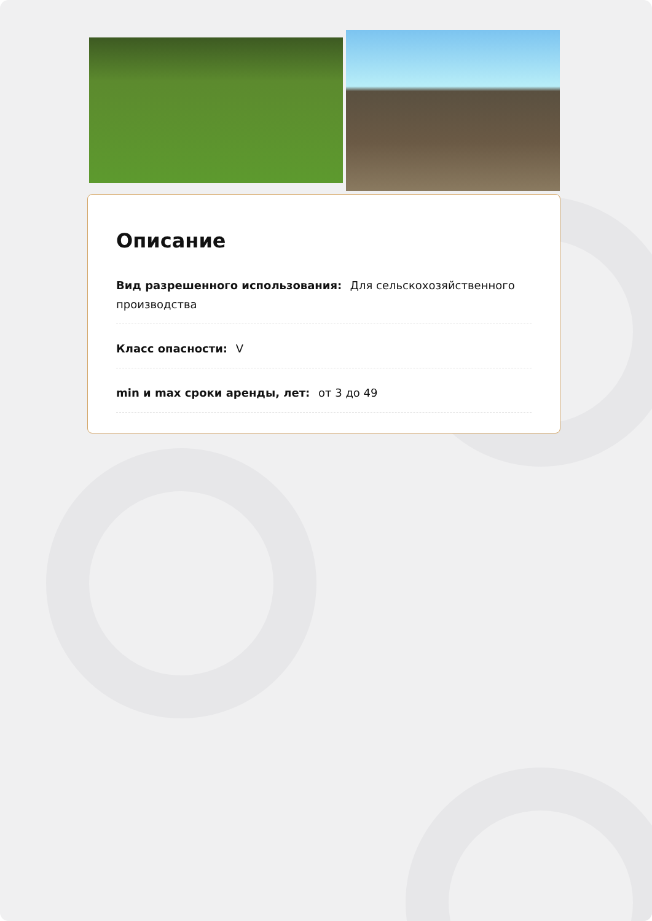Описание
Вид разрешенного использования: Для сельскохозяйственного производства
Класс опасности: V
min и max сроки аренды, лет: от 3 до 49